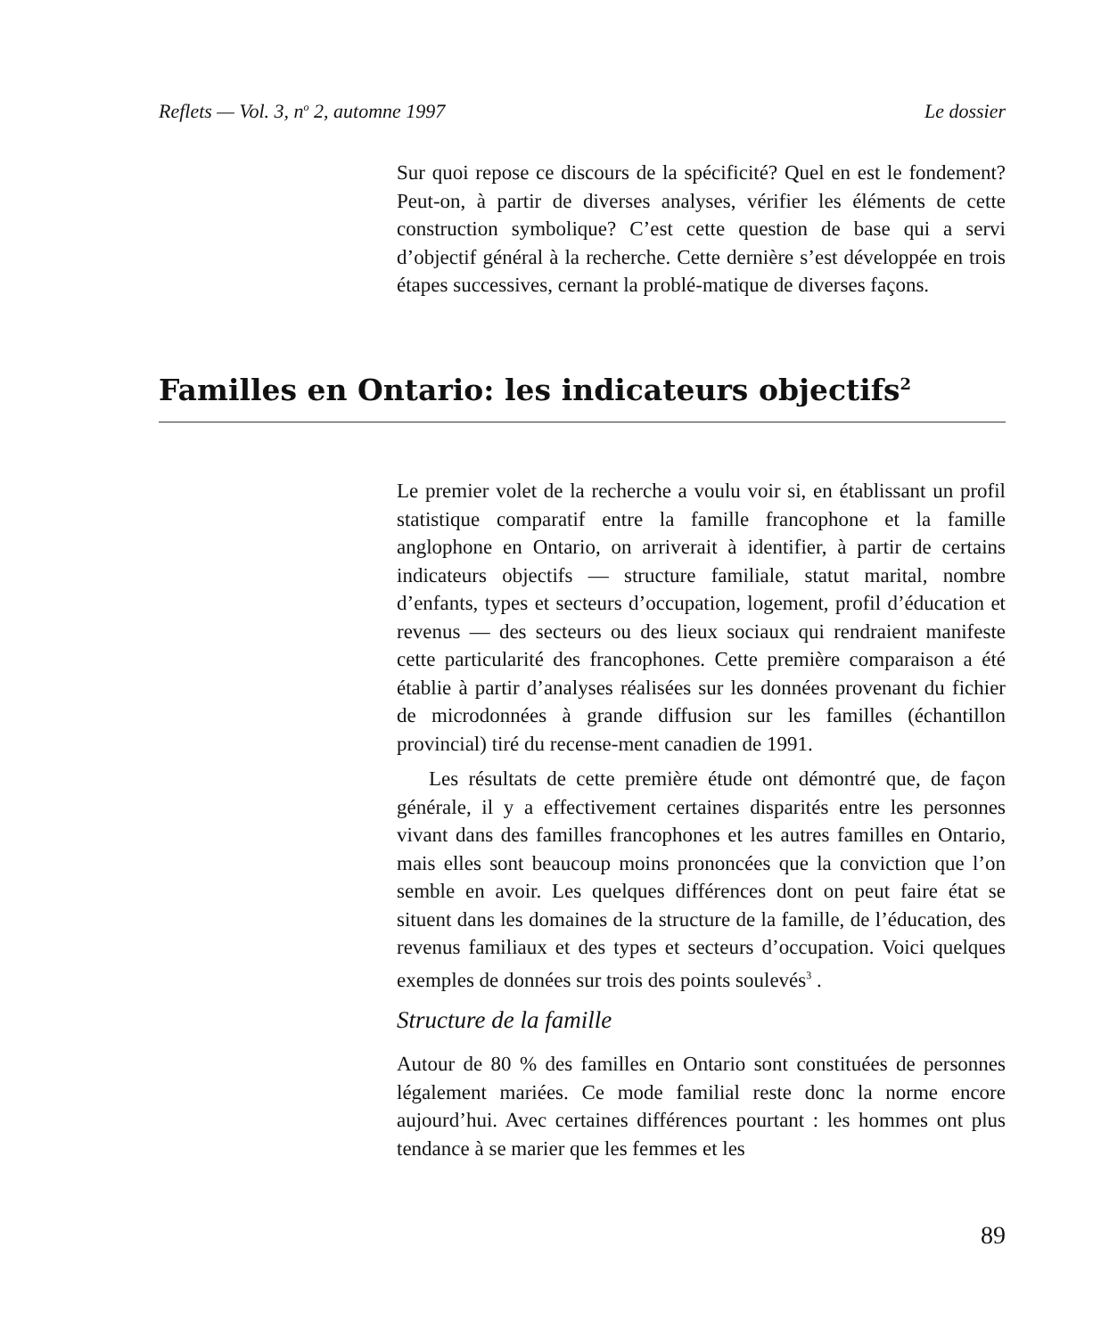Reflets — Vol. 3, n<sup>o</sup> 2, automne 1997 Le dossier
Sur quoi repose ce discours de la spécificité? Quel en est le fondement? Peut-on, à partir de diverses analyses, vérifier les éléments de cette construction symbolique? C’est cette question de base qui a servi d’objectif général à la recherche. Cette dernière s’est développée en trois étapes successives, cernant la problé-matique de diverses façons.
Familles en Ontario: les indicateurs objectifs<sup>2</sup>
Le premier volet de la recherche a voulu voir si, en établissant un profil statistique comparatif entre la famille francophone et la famille anglophone en Ontario, on arriverait à identifier, à partir de certains indicateurs objectifs — structure familiale, statut marital, nombre d’enfants, types et secteurs d’occupation, logement, profil d’éducation et revenus — des secteurs ou des lieux sociaux qui rendraient manifeste cette particularité des francophones. Cette première comparaison a été établie à partir d’analyses réalisées sur les données provenant du fichier de microdonnées à grande diffusion sur les familles (échantillon provincial) tiré du recense-ment canadien de 1991.
Les résultats de cette première étude ont démontré que, de façon générale, il y a effectivement certaines disparités entre les personnes vivant dans des familles francophones et les autres familles en Ontario, mais elles sont beaucoup moins prononcées que la conviction que l’on semble en avoir. Les quelques différences dont on peut faire état se situent dans les domaines de la structure de la famille, de l’éducation, des revenus familiaux et des types et secteurs d’occupation. Voici quelques exemples de données sur trois des points soulevés<sup>3</sup> .
Structure de la famille
Autour de 80 % des familles en Ontario sont constituées de personnes légalement mariées. Ce mode familial reste donc la norme encore aujourd’hui. Avec certaines différences pourtant : les hommes ont plus tendance à se marier que les femmes et les
89